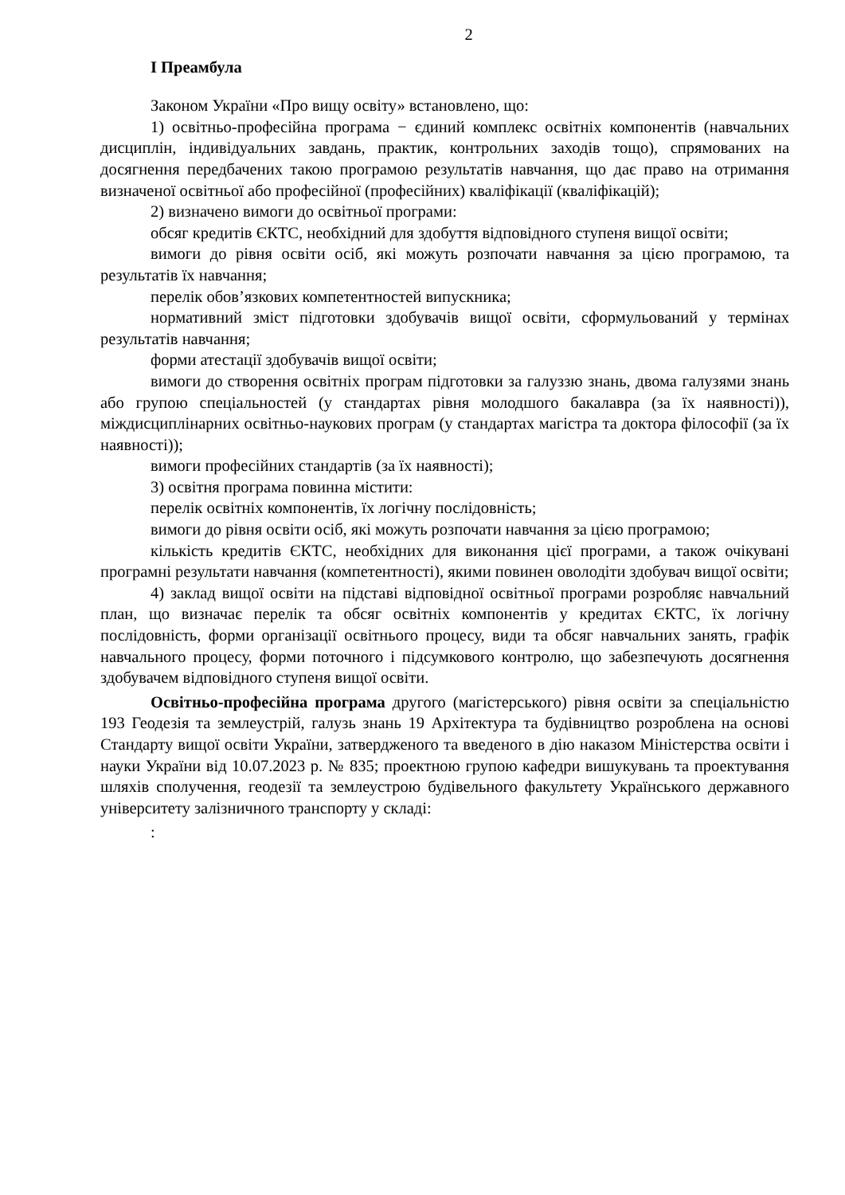2
І Преамбула
Законом України «Про вищу освіту» встановлено, що:
1) освітньо-професійна програма − єдиний комплекс освітніх компонентів (навчальних дисциплін, індивідуальних завдань, практик, контрольних заходів тощо), спрямованих на досягнення передбачених такою програмою результатів навчання, що дає право на отримання визначеної освітньої або професійної (професійних) кваліфікації (кваліфікацій);
2) визначено вимоги до освітньої програми:
обсяг кредитів ЄКТС, необхідний для здобуття відповідного ступеня вищої освіти;
вимоги до рівня освіти осіб, які можуть розпочати навчання за цією програмою, та результатів їх навчання;
перелік обов’язкових компетентностей випускника;
нормативний зміст підготовки здобувачів вищої освіти, сформульований у термінах результатів навчання;
форми атестації здобувачів вищої освіти;
вимоги до створення освітніх програм підготовки за галуззю знань, двома галузями знань або групою спеціальностей (у стандартах рівня молодшого бакалавра (за їх наявності)), міждисциплінарних освітньо-наукових програм (у стандартах магістра та доктора філософії (за їх наявності));
вимоги професійних стандартів (за їх наявності);
3) освітня програма повинна містити:
перелік освітніх компонентів, їх логічну послідовність;
вимоги до рівня освіти осіб, які можуть розпочати навчання за цією програмою;
кількість кредитів ЄКТС, необхідних для виконання цієї програми, а також очікувані програмні результати навчання (компетентності), якими повинен оволодіти здобувач вищої освіти;
4) заклад вищої освіти на підставі відповідної освітньої програми розробляє навчальний план, що визначає перелік та обсяг освітніх компонентів у кредитах ЄКТС, їх логічну послідовність, форми організації освітнього процесу, види та обсяг навчальних занять, графік навчального процесу, форми поточного і підсумкового контролю, що забезпечують досягнення здобувачем відповідного ступеня вищої освіти.
Освітньо-професійна програма другого (магістерського) рівня освіти за спеціальністю 193 Геодезія та землеустрій, галузь знань 19 Архітектура та будівництво розроблена на основі Стандарту вищої освіти України, затвердженого та введеного в дію наказом Міністерства освіти і науки України від 10.07.2023 р. № 835; проектною групою кафедри вишукувань та проектування шляхів сполучення, геодезії та землеустрою будівельного факультету Українського державного університету залізничного транспорту у складі:
: